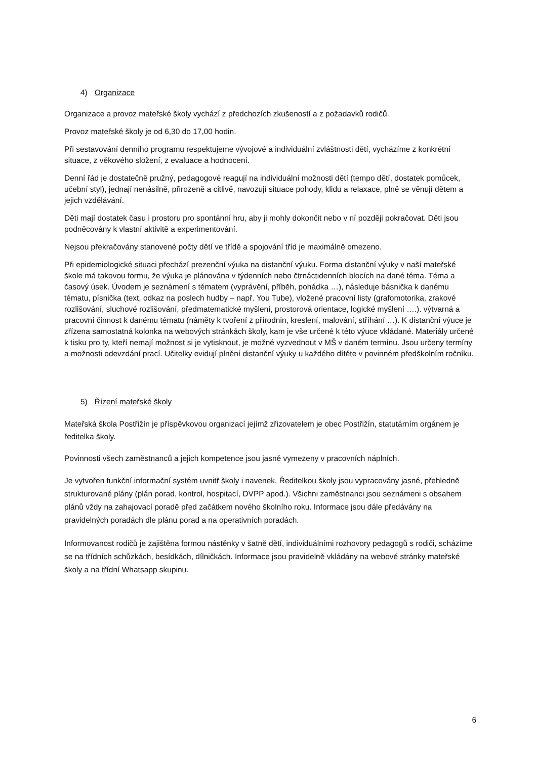4) Organizace
Organizace a provoz mateřské školy vychází z předchozích zkušeností a z požadavků rodičů.
Provoz mateřské školy je od 6,30 do 17,00 hodin.
Při sestavování denního programu respektujeme vývojové a individuální zvláštnosti dětí, vycházíme z konkrétní situace, z věkového složení, z evaluace a hodnocení.
Denní řád je dostatečně pružný, pedagogové reagují na individuální možnosti dětí (tempo dětí, dostatek pomůcek, učební styl), jednají nenásilně, přirozeně a citlivě, navozují situace pohody, klidu a relaxace, plně se věnují dětem a jejich vzdělávání.
Děti mají dostatek času i prostoru pro spontánní hru, aby ji mohly dokončit nebo v ní později pokračovat. Děti jsou podněcovány k vlastní aktivitě a experimentování.
Nejsou překračovány stanovené počty dětí ve třídě a spojování tříd je maximálně omezeno.
Při epidemiologické situaci přechází prezenční výuka na distanční výuku. Forma distanční výuky v naší mateřské škole má takovou formu, že výuka je plánována v týdenních nebo čtrnáctidenních blocích na dané téma. Téma a časový úsek. Úvodem je seznámení s tématem (vyprávění, příběh, pohádka …), následuje básnička k danému tématu, písnička (text, odkaz na poslech hudby – např. You Tube), vložené pracovní listy (grafomotorika, zrakové rozlišování, sluchové rozlišování, předmatematické myšlení, prostorová orientace, logické myšlení ….). výtvarná a pracovní činnost k danému tématu (náměty k tvoření z přírodnin, kreslení, malování, stříhání …). K distanční výuce je zřízena samostatná kolonka na webových stránkách školy, kam je vše určené k této výuce vkládané. Materiály určené k tisku pro ty, kteří nemají možnost si je vytisknout, je možné vyzvednout v MŠ v daném termínu. Jsou určeny termíny a možnosti odevzdání prací. Učitelky evidují plnění distanční výuky u každého dítěte v povinném předškolním ročníku.
5) Řízení mateřské školy
Mateřská škola Postřižín je příspěvkovou organizací jejímž zřizovatelem je obec Postřižín, statutárním orgánem je ředitelka školy.
Povinnosti všech zaměstnanců a jejich kompetence jsou jasně vymezeny v pracovních náplních.
Je vytvořen funkční informační systém uvnitř školy i navenek. Ředitelkou školy jsou vypracovány jasné, přehledně strukturované plány (plán porad, kontrol, hospitací, DVPP apod.). Všichni zaměstnanci jsou seznámeni s obsahem plánů vždy na zahajovací poradě před začátkem nového školního roku. Informace jsou dále předávány na pravidelných poradách dle plánu porad a na operativních poradách.
Informovanost rodičů je zajištěna formou nástěnky v šatně dětí, individuálními rozhovory pedagogů s rodiči, scházíme se na třídních schůzkách, besídkách, dílničkách. Informace jsou pravidelně vkládány na webové stránky mateřské školy a na třídní Whatsapp skupinu.
6